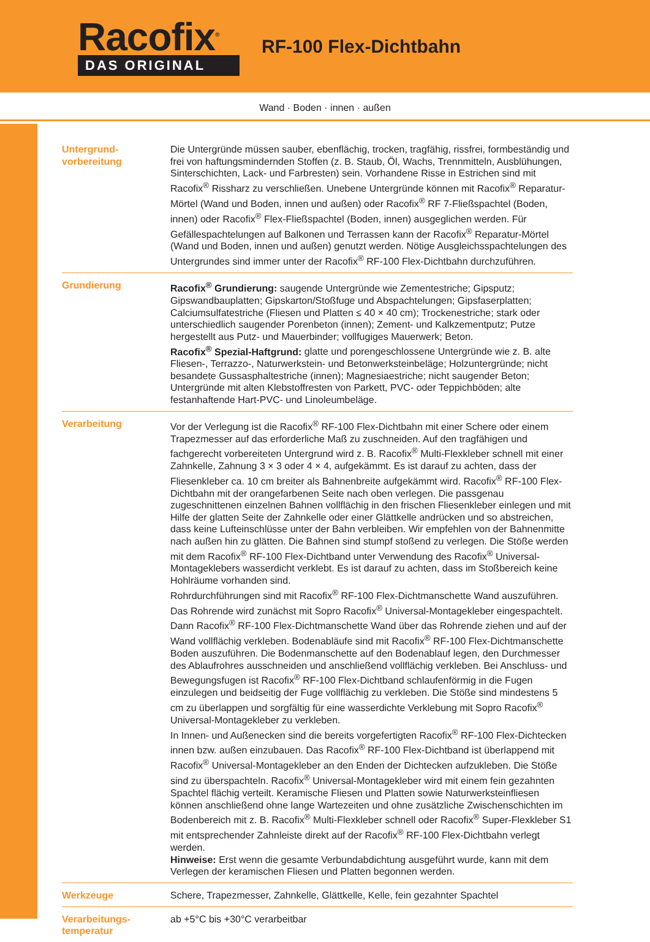Racofix<sup>®</sup>
DAS ORIGINAL
RF-100 Flex-Dichtbahn
Wand · Boden · innen · außen
Untergrund-
vorbereitung
Die Untergründe müssen sauber, ebenflächig, trocken, tragfähig, rissfrei, formbeständig und frei von haftungsmindernden Stoffen (z. B. Staub, Öl, Wachs, Trennmitteln, Ausblühungen, Sinterschichten, Lack- und Farbresten) sein. Vorhandene Risse in Estrichen sind mit Racofix<sup>®</sup> Rissharz zu verschließen. Unebene Untergründe können mit Racofix<sup>®</sup> Reparatur-Mörtel (Wand und Boden, innen und außen) oder Racofix<sup>®</sup> RF 7-Fließspachtel (Boden, innen) oder Racofix<sup>®</sup> Flex-Fließspachtel (Boden, innen) ausgeglichen werden. Für Gefällespachtelungen auf Balkonen und Terrassen kann der Racofix<sup>®</sup> Reparatur-Mörtel (Wand und Boden, innen und außen) genutzt werden. Nötige Ausgleichsspachtelungen des Untergrundes sind immer unter der Racofix<sup>®</sup> RF-100 Flex-Dichtbahn durchzuführen.
Grundierung Racofix<sup>®</sup> Grundierung: saugende Untergründe wie Zementestriche; Gipsputz; Gipswandbauplatten; Gipskarton/Stoßfuge und Abspachtelungen; Gipsfaserplatten; Calciumsulfatestriche (Fliesen und Platten ≤ 40 × 40 cm); Trockenestriche; stark oder unterschiedlich saugender Porenbeton (innen); Zement- und Kalkzementputz; Putze hergestellt aus Putz- und Mauerbinder; vollfugiges Mauerwerk; Beton.
Racofix<sup>®</sup> Spezial-Haftgrund: glatte und porengeschlossene Untergründe wie z. B. alte Fliesen-, Terrazzo-, Naturwerkstein- und Betonwerksteinbeläge; Holzuntergründe; nicht besandete Gussasphaltestriche (innen); Magnesiaestriche; nicht saugender Beton; Untergründe mit alten Klebstoffresten von Parkett, PVC- oder Teppichböden; alte festanhaftende Hart-PVC- und Linoleumbeläge.
Verarbeitung Vor der Verlegung ist die Racofix<sup>®</sup> RF-100 Flex-Dichtbahn mit einer Schere oder einem Trapezmesser auf das erforderliche Maß zu zuschneiden. Auf den tragfähigen und fachgerecht vorbereiteten Untergrund wird z. B. Racofix<sup>®</sup> Multi-Flexkleber schnell mit einer Zahnkelle, Zahnung 3 × 3 oder 4 × 4, aufgekämmt. Es ist darauf zu achten, dass der Fliesenkleber ca. 10 cm breiter als Bahnenbreite aufgekämmt wird. Racofix<sup>®</sup> RF-100 Flex-Dichtbahn mit der orangefarbenen Seite nach oben verlegen. Die passgenau zugeschnittenen einzelnen Bahnen vollflächig in den frischen Fliesenkleber einlegen und mit Hilfe der glatten Seite der Zahnkelle oder einer Glättkelle andrücken und so abstreichen, dass keine Lufteinschlüsse unter der Bahn verbleiben. Wir empfehlen von der Bahnenmitte nach außen hin zu glätten. Die Bahnen sind stumpf stoßend zu verlegen. Die Stöße werden mit dem Racofix<sup>®</sup> RF-100 Flex-Dichtband unter Verwendung des Racofix<sup>®</sup> Universal-Montageklebers wasserdicht verklebt. Es ist darauf zu achten, dass im Stoßbereich keine Hohlräume vorhanden sind.
Rohrdurchführungen sind mit Racofix<sup>®</sup> RF-100 Flex-Dichtmanschette Wand auszuführen. Das Rohrende wird zunächst mit Sopro Racofix<sup>®</sup> Universal-Montagekleber eingespachtelt. Dann Racofix<sup>®</sup> RF-100 Flex-Dichtmanschette Wand über das Rohrende ziehen und auf der Wand vollflächig verkleben. Bodenabläufe sind mit Racofix<sup>®</sup> RF-100 Flex-Dichtmanschette Boden auszuführen. Die Bodenmanschette auf den Bodenablauf legen, den Durchmesser des Ablaufrohres ausschneiden und anschließend vollflächig verkleben. Bei Anschluss- und Bewegungsfugen ist Racofix<sup>®</sup> RF-100 Flex-Dichtband schlaufenförmig in die Fugen einzulegen und beidseitig der Fuge vollflächig zu verkleben. Die Stöße sind mindestens 5 cm zu überlappen und sorgfältig für eine wasserdichte Verklebung mit Sopro Racofix<sup>®</sup> Universal-Montagekleber zu verkleben.
In Innen- und Außenecken sind die bereits vorgefertigten Racofix<sup>®</sup> RF-100 Flex-Dichtecken innen bzw. außen einzubauen. Das Racofix<sup>®</sup> RF-100 Flex-Dichtband ist überlappend mit Racofix<sup>®</sup> Universal-Montagekleber an den Enden der Dichtecken aufzukleben. Die Stöße sind zu überspachteln. Racofix<sup>®</sup> Universal-Montagekleber wird mit einem fein gezahnten Spachtel flächig verteilt. Keramische Fliesen und Platten sowie Naturwerksteinfliesen können anschließend ohne lange Wartezeiten und ohne zusätzliche Zwischenschichten im Bodenbereich mit z. B. Racofix<sup>®</sup> Multi-Flexkleber schnell oder Racofix<sup>®</sup> Super-Flexkleber S1 mit entsprechender Zahnleiste direkt auf der Racofix<sup>®</sup> RF-100 Flex-Dichtbahn verlegt werden.
Hinweise: Erst wenn die gesamte Verbundabdichtung ausgeführt wurde, kann mit dem Verlegen der keramischen Fliesen und Platten begonnen werden.
Werkzeuge Schere, Trapezmesser, Zahnkelle, Glättkelle, Kelle, fein gezahnter Spachtel
Verarbeitungs-
temperatur
ab +5°C bis +30°C verarbeitbar